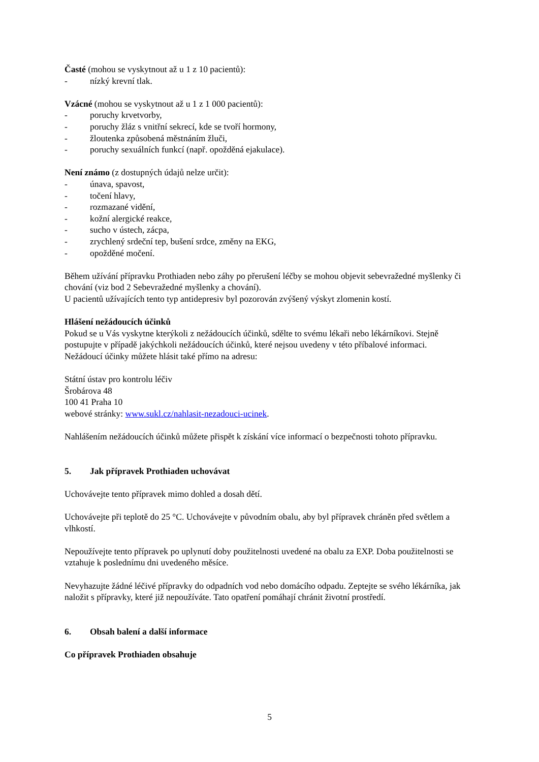Časté (mohou se vyskytnout až u 1 z 10 pacientů):
- nízký krevní tlak.
Vzácné (mohou se vyskytnout až u 1 z 1 000 pacientů):
- poruchy krvetvorby,
- poruchy žláz s vnitřní sekrecí, kde se tvoří hormony,
- žloutenka způsobená městnáním žluči,
- poruchy sexuálních funkcí (např. opožděná ejakulace).
Není známo (z dostupných údajů nelze určit):
- únava, spavost,
- točení hlavy,
- rozmazané vidění,
- kožní alergické reakce,
- sucho v ústech, zácpa,
- zrychlený srdeční tep, bušení srdce, změny na EKG,
- opožděné močení.
Během užívání přípravku Prothiaden nebo záhy po přerušení léčby se mohou objevit sebevražedné myšlenky či chování (viz bod 2 Sebevražedné myšlenky a chování).
U pacientů užívajících tento typ antidepresiv byl pozorován zvýšený výskyt zlomenin kostí.
Hlášení nežádoucích účinků
Pokud se u Vás vyskytne kterýkoli z nežádoucích účinků, sdělte to svému lékaři nebo lékárníkovi. Stejně postupujte v případě jakýchkoli nežádoucích účinků, které nejsou uvedeny v této příbalové informaci. Nežádoucí účinky můžete hlásit také přímo na adresu:
Státní ústav pro kontrolu léčiv
Šrobárova 48
100 41 Praha 10
webové stránky: www.sukl.cz/nahlasit-nezadouci-ucinek.
Nahlášením nežádoucích účinků můžete přispět k získání více informací o bezpečnosti tohoto přípravku.
5. Jak přípravek Prothiaden uchovávat
Uchovávejte tento přípravek mimo dohled a dosah dětí.
Uchovávejte při teplotě do 25 °C. Uchovávejte v původním obalu, aby byl přípravek chráněn před světlem a vlhkostí.
Nepoužívejte tento přípravek po uplynutí doby použitelnosti uvedené na obalu za EXP. Doba použitelnosti se vztahuje k poslednímu dni uvedeného měsíce.
Nevyhazujte žádné léčivé přípravky do odpadních vod nebo domácího odpadu. Zeptejte se svého lékárníka, jak naložit s přípravky, které již nepoužíváte. Tato opatření pomáhají chránit životní prostředí.
6. Obsah balení a další informace
Co přípravek Prothiaden obsahuje
5